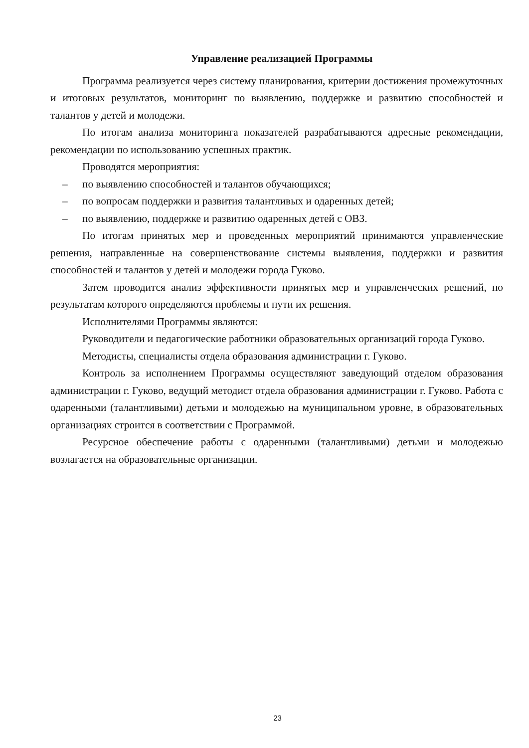Управление реализацией Программы
Программа реализуется через систему планирования, критерии достижения промежуточных и итоговых результатов, мониторинг по выявлению, поддержке и развитию способностей и талантов у детей и молодежи.
По итогам анализа мониторинга показателей разрабатываются адресные рекомендации, рекомендации по использованию успешных практик.
Проводятся мероприятия:
– по выявлению способностей и талантов обучающихся;
– по вопросам поддержки и развития талантливых и одаренных детей;
– по выявлению, поддержке и развитию одаренных детей с ОВЗ.
По итогам принятых мер и проведенных мероприятий принимаются управленческие решения, направленные на совершенствование системы выявления, поддержки и развития способностей и талантов у детей и молодежи города Гуково.
Затем проводится анализ эффективности принятых мер и управленческих решений, по результатам которого определяются проблемы и пути их решения.
Исполнителями Программы являются:
Руководители и педагогические работники образовательных организаций города Гуково.
Методисты, специалисты отдела образования администрации г. Гуково.
Контроль за исполнением Программы осуществляют заведующий отделом образования администрации г. Гуково, ведущий методист отдела образования администрации г. Гуково. Работа с одаренными (талантливыми) детьми и молодежью на муниципальном уровне, в образовательных организациях строится в соответствии с Программой.
Ресурсное обеспечение работы с одаренными (талантливыми) детьми и молодежью возлагается на образовательные организации.
23